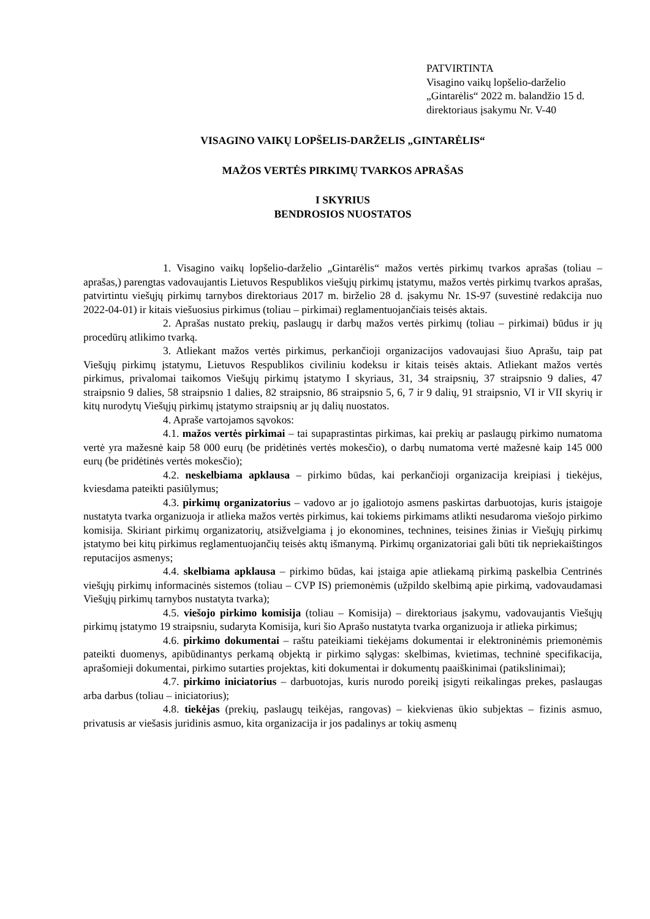PATVIRTINTA
Visagino vaikų lopšelio-darželio
„Gintarėlis“ 2022 m. balandžio 15 d.
direktoriaus įsakymu Nr. V-40
VISAGINO VAIKŲ LOPŠELIS-DARŽELIS „GINTARĖLIS“
MAŽOS VERTĖS PIRKIMŲ TVARKOS APRAŠAS
I SKYRIUS
BENDROSIOS NUOSTATOS
1. Visagino vaikų lopšelio-darželio „Gintarėlis“ mažos vertės pirkimų tvarkos aprašas (toliau – aprašas,) parengtas vadovaujantis Lietuvos Respublikos viešųjų pirkimų įstatymu, mažos vertės pirkimų tvarkos aprašas, patvirtintu viešųjų pirkimų tarnybos direktoriaus 2017 m. birželio 28 d. įsakymu Nr. 1S-97 (suvestinė redakcija nuo 2022-04-01) ir kitais viešuosius pirkimus (toliau – pirkimai) reglamentuojančiais teisės aktais.
2. Aprašas nustato prekių, paslaugų ir darbų mažos vertės pirkimų (toliau – pirkimai) būdus ir jų procedūrų atlikimo tvarką.
3. Atliekant mažos vertės pirkimus, perkančioji organizacijos vadovaujasi šiuo Aprašu, taip pat Viešųjų pirkimų įstatymu, Lietuvos Respublikos civiliniu kodeksu ir kitais teisės aktais. Atliekant mažos vertės pirkimus, privalomai taikomos Viešųjų pirkimų įstatymo I skyriaus, 31, 34 straipsnių, 37 straipsnio 9 dalies, 47 straipsnio 9 dalies, 58 straipsnio 1 dalies, 82 straipsnio, 86 straipsnio 5, 6, 7 ir 9 dalių, 91 straipsnio, VI ir VII skyrių ir kitų nurodytų Viešųjų pirkimų įstatymo straipsnių ar jų dalių nuostatos.
4. Apraše vartojamos sąvokos:
4.1. mažos vertės pirkimai – tai supaprastintas pirkimas, kai prekių ar paslaugų pirkimo numatoma vertė yra mažesnė kaip 58 000 eurų (be pridėtinės vertės mokesčio), o darbų numatoma vertė mažesnė kaip 145 000 eurų (be pridėtinės vertės mokesčio);
4.2. neskelbiama apklausa – pirkimo būdas, kai perkančioji organizacija kreipiasi į tiekėjus, kviesdama pateikti pasiūlymus;
4.3. pirkimų organizatorius – vadovo ar jo įgaliotojo asmens paskirtas darbuotojas, kuris įstaigoje nustatyta tvarka organizuoja ir atlieka mažos vertės pirkimus, kai tokiems pirkimams atlikti nesudaroma viešojo pirkimo komisija. Skiriant pirkimų organizatorių, atsižvelgiama į jo ekonomines, technines, teisines žinias ir Viešųjų pirkimų įstatymo bei kitų pirkimus reglamentuojančių teisės aktų išmanymą. Pirkimų organizatoriai gali būti tik nepriekaištingos reputacijos asmenys;
4.4. skelbiama apklausa – pirkimo būdas, kai įstaiga apie atliekamą pirkimą paskelbia Centrinės viešųjų pirkimų informacinės sistemos (toliau – CVP IS) priemonėmis (užpildo skelbimą apie pirkimą, vadovaudamasi Viešųjų pirkimų tarnybos nustatyta tvarka);
4.5. viešojo pirkimo komisija (toliau – Komisija) – direktoriaus įsakymu, vadovaujantis Viešųjų pirkimų įstatymo 19 straipsniu, sudaryta Komisija, kuri šio Aprašo nustatyta tvarka organizuoja ir atlieka pirkimus;
4.6. pirkimo dokumentai – raštu pateikiami tiekėjams dokumentai ir elektroninėmis priemonėmis pateikti duomenys, apibūdinantys perkamą objektą ir pirkimo sąlygas: skelbimas, kvietimas, techninė specifikacija, aprašomieji dokumentai, pirkimo sutarties projektas, kiti dokumentai ir dokumentų paaiškinimai (patikslinimai);
4.7. pirkimo iniciatorius – darbuotojas, kuris nurodo poreikį įsigyti reikalingas prekes, paslaugas arba darbus (toliau – iniciatorius);
4.8. tiekėjas (prekių, paslaugų teikėjas, rangovas) – kiekvienas ūkio subjektas – fizinis asmuo, privatusis ar viešasis juridinis asmuo, kita organizacija ir jos padalinys ar tokių asmenų